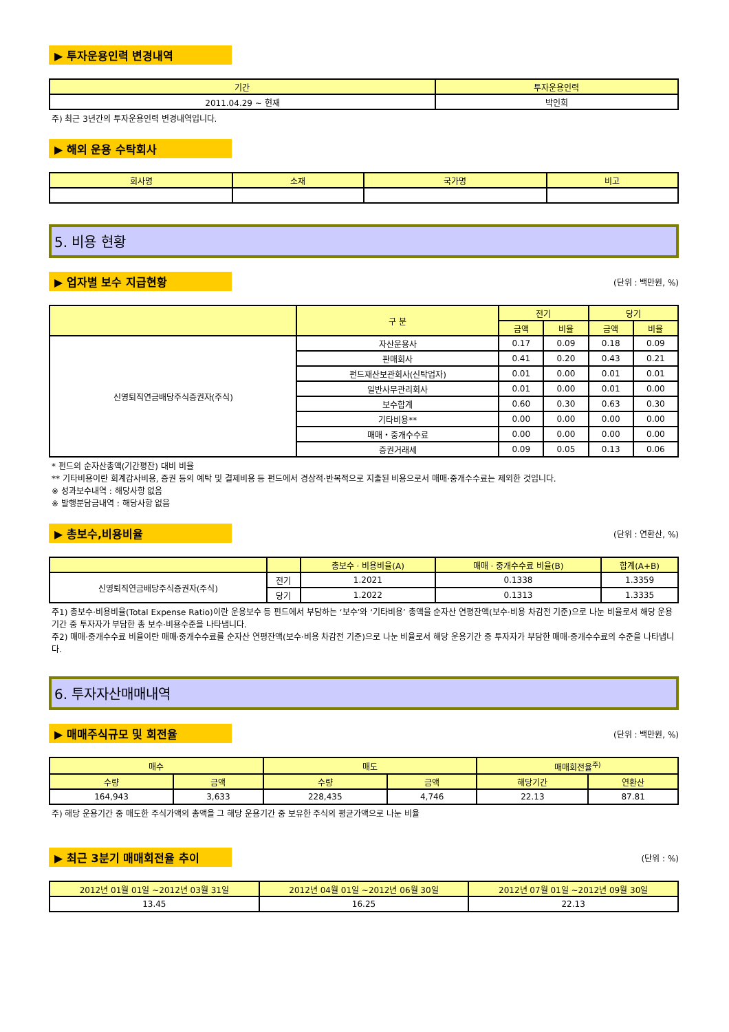▶ 투자운용인력 변경내역
| 기간 | 투자운용인력 |
| --- | --- |
| 2011.04.29 ~ 현재 | 박인희 |
주) 최근 3년간의 투자운용인력 변경내역입니다.
▶ 해외 운용 수탁회사
| 회사명 | 소재 | 국가명 | 비고 |
| --- | --- | --- | --- |
5. 비용 현황
▶ 업자별 보수 지급현황
(단위 : 백만원, %)
| | 구 분 | 전기 | | 당기 | |
| --- | --- | --- | --- | --- | --- |
| | | 금액 | 비율 | 금액 | 비율 |
| 신영퇴직연금배당주식증권자(주식) | 자산운용사 | 0.17 | 0.09 | 0.18 | 0.09 |
| | 판매회사 | 0.41 | 0.20 | 0.43 | 0.21 |
| | 펀드재산보관회사(신탁업자) | 0.01 | 0.00 | 0.01 | 0.01 |
| | 일반사무관리회사 | 0.01 | 0.00 | 0.01 | 0.00 |
| | 보수합계 | 0.60 | 0.30 | 0.63 | 0.30 |
| | 기타비용** | 0.00 | 0.00 | 0.00 | 0.00 |
| | 매매・중개수수료 | 0.00 | 0.00 | 0.00 | 0.00 |
| | 증권거래세 | 0.09 | 0.05 | 0.13 | 0.06 |
* 펀드의 순자산총액(기간평잔) 대비 비율
** 기타비용이란 회계감사비용, 증권 등의 예탁 및 결제비용 등 펀드에서 경상적·반복적으로 지출된 비용으로서 매매·중개수수료는 제외한 것입니다.
※ 성과보수내역 : 해당사항 없음
※ 발행분담금내역 : 해당사항 없음
▶ 총보수,비용비율
(단위 : 연환산, %)
| | | 총보수 · 비용비율(A) | 매매 · 중개수수료 비율(B) | 합계(A+B) |
| --- | --- | --- | --- | --- |
| 신영퇴직연금배당주식증권자(주식) | 전기 | 1.2021 | 0.1338 | 1.3359 |
| | 당기 | 1.2022 | 0.1313 | 1.3335 |
주1) 총보수·비용비율(Total Expense Ratio)이란 운용보수 등 펀드에서 부담하는 ‘보수’와 ‘기타비용’ 총액을 순자산 연평잔액(보수·비용 차감전 기준)으로 나눈 비율로서 해당 운용기간 중 투자자가 부담한 총 보수·비용수준을 나타냅니다.
주2) 매매·중개수수료 비율이란 매매·중개수수료를 순자산 연평잔액(보수·비용 차감전 기준)으로 나눈 비율로서 해당 운용기간 중 투자자가 부담한 매매·중개수수료의 수준을 나타냅니다.
6. 투자자산매매내역
▶ 매매주식규모 및 회전율
(단위 : 백만원, %)
| 매수 | | 매도 | | 매매회전율<sup>주)</sup> | |
| --- | --- | --- | --- | --- | --- |
| 수량 | 금액 | 수량 | 금액 | 해당기간 | 연환산 |
| 164,943 | 3,633 | 228,435 | 4,746 | 22.13 | 87.81 |
주) 해당 운용기간 중 매도한 주식가액의 총액을 그 해당 운용기간 중 보유한 주식의 평균가액으로 나눈 비율
▶ 최근 3분기 매매회전율 추이
(단위 : %)
| 2012년 01월 01일 ~2012년 03월 31일 | 2012년 04월 01일 ~2012년 06월 30일 | 2012년 07월 01일 ~2012년 09월 30일 |
| --- | --- | --- |
| 13.45 | 16.25 | 22.13 |